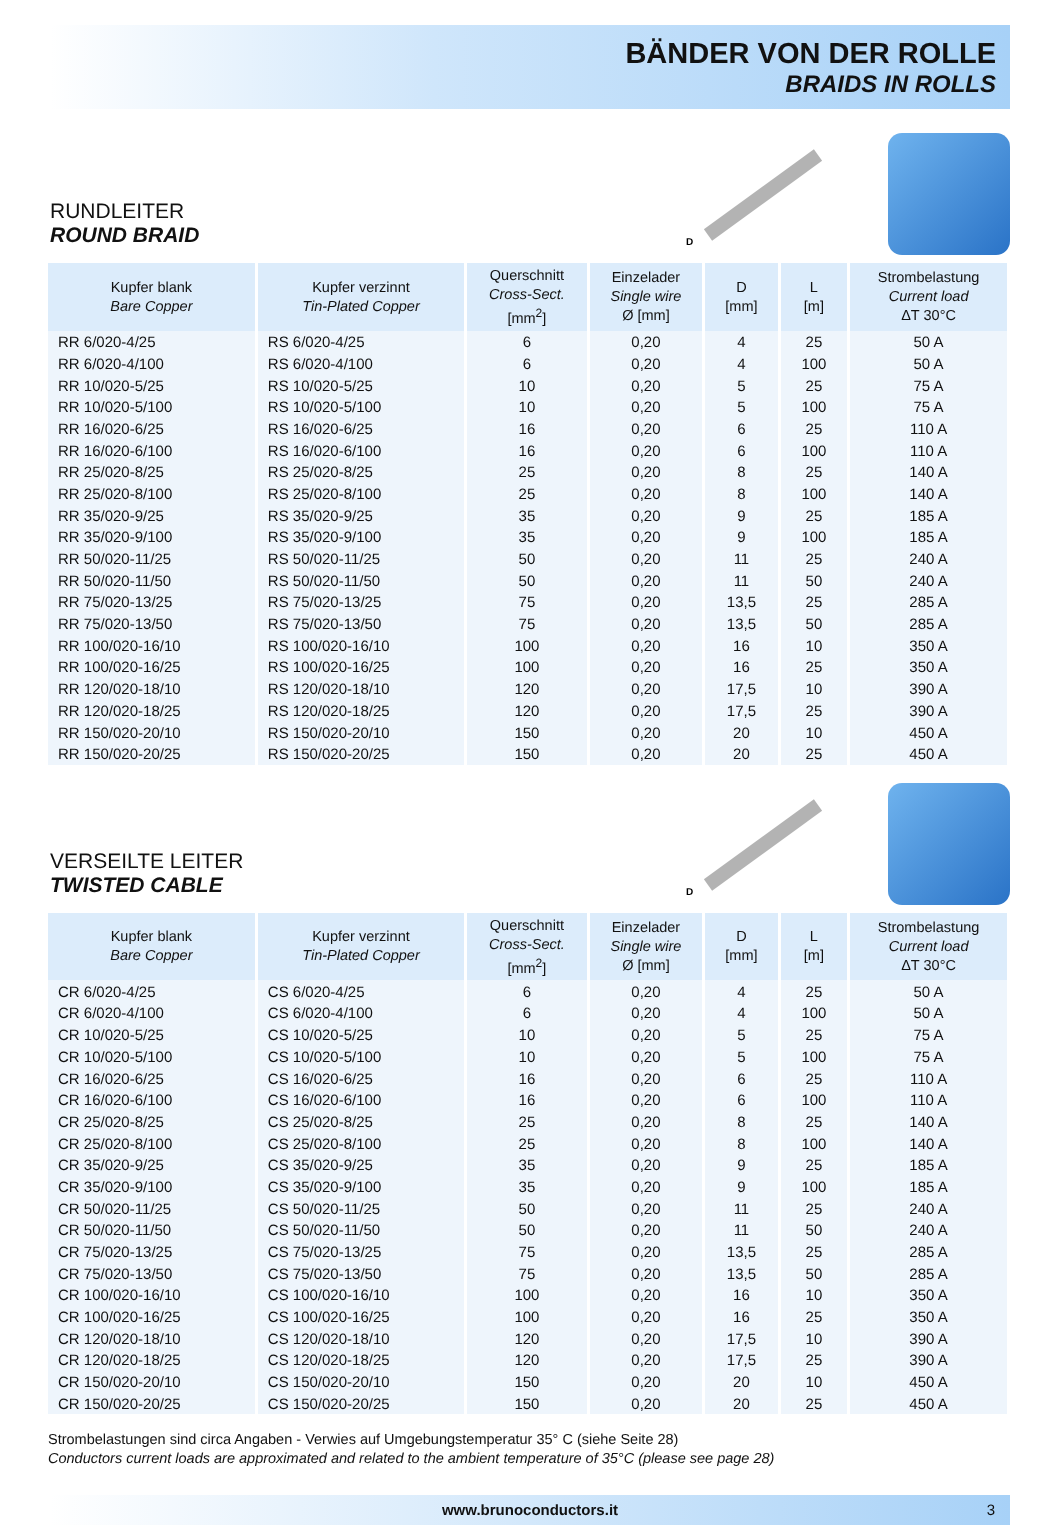BÄNDER VON DER ROLLE
BRAIDS IN ROLLS
RUNDLEITER
ROUND BRAID
D
| Kupfer blank Bare Copper | Kupfer verzinnt Tin-Plated Copper | Querschnitt Cross-Sect. [mm<sup>2</sup>] | Einzelader Single wire Ø [mm] | D [mm] | L [m] | Strombelastung Current load ΔT 30°C |
| --- | --- | --- | --- | --- | --- | --- |
| RR 6/020-4/25 | RS 6/020-4/25 | 6 | 0,20 | 4 | 25 | 50 A |
| RR 6/020-4/100 | RS 6/020-4/100 | 6 | 0,20 | 4 | 100 | 50 A |
| RR 10/020-5/25 | RS 10/020-5/25 | 10 | 0,20 | 5 | 25 | 75 A |
| RR 10/020-5/100 | RS 10/020-5/100 | 10 | 0,20 | 5 | 100 | 75 A |
| RR 16/020-6/25 | RS 16/020-6/25 | 16 | 0,20 | 6 | 25 | 110 A |
| RR 16/020-6/100 | RS 16/020-6/100 | 16 | 0,20 | 6 | 100 | 110 A |
| RR 25/020-8/25 | RS 25/020-8/25 | 25 | 0,20 | 8 | 25 | 140 A |
| RR 25/020-8/100 | RS 25/020-8/100 | 25 | 0,20 | 8 | 100 | 140 A |
| RR 35/020-9/25 | RS 35/020-9/25 | 35 | 0,20 | 9 | 25 | 185 A |
| RR 35/020-9/100 | RS 35/020-9/100 | 35 | 0,20 | 9 | 100 | 185 A |
| RR 50/020-11/25 | RS 50/020-11/25 | 50 | 0,20 | 11 | 25 | 240 A |
| RR 50/020-11/50 | RS 50/020-11/50 | 50 | 0,20 | 11 | 50 | 240 A |
| RR 75/020-13/25 | RS 75/020-13/25 | 75 | 0,20 | 13,5 | 25 | 285 A |
| RR 75/020-13/50 | RS 75/020-13/50 | 75 | 0,20 | 13,5 | 50 | 285 A |
| RR 100/020-16/10 | RS 100/020-16/10 | 100 | 0,20 | 16 | 10 | 350 A |
| RR 100/020-16/25 | RS 100/020-16/25 | 100 | 0,20 | 16 | 25 | 350 A |
| RR 120/020-18/10 | RS 120/020-18/10 | 120 | 0,20 | 17,5 | 10 | 390 A |
| RR 120/020-18/25 | RS 120/020-18/25 | 120 | 0,20 | 17,5 | 25 | 390 A |
| RR 150/020-20/10 | RS 150/020-20/10 | 150 | 0,20 | 20 | 10 | 450 A |
| RR 150/020-20/25 | RS 150/020-20/25 | 150 | 0,20 | 20 | 25 | 450 A |
VERSEILTE LEITER
TWISTED CABLE
D
| Kupfer blank Bare Copper | Kupfer verzinnt Tin-Plated Copper | Querschnitt Cross-Sect. [mm<sup>2</sup>] | Einzelader Single wire Ø [mm] | D [mm] | L [m] | Strombelastung Current load ΔT 30°C |
| --- | --- | --- | --- | --- | --- | --- |
| CR 6/020-4/25 | CS 6/020-4/25 | 6 | 0,20 | 4 | 25 | 50 A |
| CR 6/020-4/100 | CS 6/020-4/100 | 6 | 0,20 | 4 | 100 | 50 A |
| CR 10/020-5/25 | CS 10/020-5/25 | 10 | 0,20 | 5 | 25 | 75 A |
| CR 10/020-5/100 | CS 10/020-5/100 | 10 | 0,20 | 5 | 100 | 75 A |
| CR 16/020-6/25 | CS 16/020-6/25 | 16 | 0,20 | 6 | 25 | 110 A |
| CR 16/020-6/100 | CS 16/020-6/100 | 16 | 0,20 | 6 | 100 | 110 A |
| CR 25/020-8/25 | CS 25/020-8/25 | 25 | 0,20 | 8 | 25 | 140 A |
| CR 25/020-8/100 | CS 25/020-8/100 | 25 | 0,20 | 8 | 100 | 140 A |
| CR 35/020-9/25 | CS 35/020-9/25 | 35 | 0,20 | 9 | 25 | 185 A |
| CR 35/020-9/100 | CS 35/020-9/100 | 35 | 0,20 | 9 | 100 | 185 A |
| CR 50/020-11/25 | CS 50/020-11/25 | 50 | 0,20 | 11 | 25 | 240 A |
| CR 50/020-11/50 | CS 50/020-11/50 | 50 | 0,20 | 11 | 50 | 240 A |
| CR 75/020-13/25 | CS 75/020-13/25 | 75 | 0,20 | 13,5 | 25 | 285 A |
| CR 75/020-13/50 | CS 75/020-13/50 | 75 | 0,20 | 13,5 | 50 | 285 A |
| CR 100/020-16/10 | CS 100/020-16/10 | 100 | 0,20 | 16 | 10 | 350 A |
| CR 100/020-16/25 | CS 100/020-16/25 | 100 | 0,20 | 16 | 25 | 350 A |
| CR 120/020-18/10 | CS 120/020-18/10 | 120 | 0,20 | 17,5 | 10 | 390 A |
| CR 120/020-18/25 | CS 120/020-18/25 | 120 | 0,20 | 17,5 | 25 | 390 A |
| CR 150/020-20/10 | CS 150/020-20/10 | 150 | 0,20 | 20 | 10 | 450 A |
| CR 150/020-20/25 | CS 150/020-20/25 | 150 | 0,20 | 20 | 25 | 450 A |
Strombelastungen sind circa Angaben - Verwies auf Umgebungstemperatur 35° C (siehe Seite 28)
Conductors current loads are approximated and related to the ambient temperature of 35°C (please see page 28)
www.brunoconductors.it 3